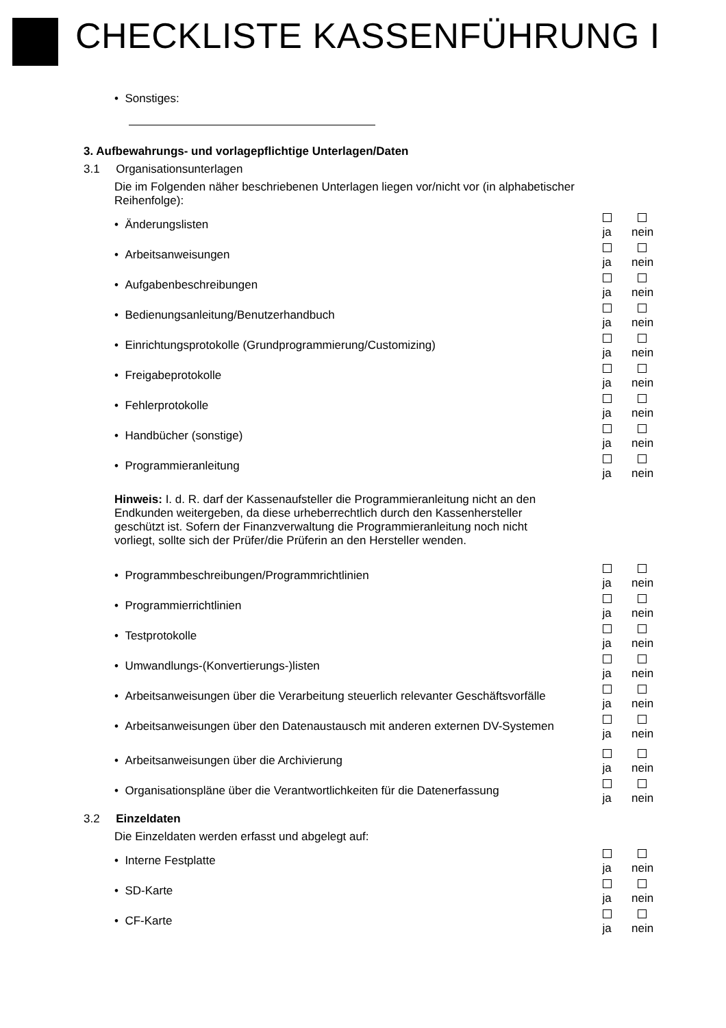CHECKLISTE KASSENFÜHRUNG I
• Sonstiges:
3. Aufbewahrungs- und vorlagepflichtige Unterlagen/Daten
3.1 Organisationsunterlagen
Die im Folgenden näher beschriebenen Unterlagen liegen vor/nicht vor (in alphabetischer Reihenfolge):
• Änderungslisten
ja
nein
• Arbeitsanweisungen
ja
nein
• Aufgabenbeschreibungen
ja
nein
• Bedienungsanleitung/Benutzerhandbuch
ja
nein
• Einrichtungsprotokolle (Grundprogrammierung/Customizing)
ja
nein
• Freigabeprotokolle
ja
nein
• Fehlerprotokolle
ja
nein
• Handbücher (sonstige)
ja
nein
• Programmieranleitung
ja
nein
Hinweis: I. d. R. darf der Kassenaufsteller die Programmieranleitung nicht an den Endkunden weitergeben, da diese urheberrechtlich durch den Kassenhersteller geschützt ist. Sofern der Finanzverwaltung die Programmieranleitung noch nicht vorliegt, sollte sich der Prüfer/die Prüferin an den Hersteller wenden.
• Programmbeschreibungen/Programmrichtlinien
ja
nein
• Programmierrichtlinien
ja
nein
• Testprotokolle
ja
nein
• Umwandlungs-(Konvertierungs-)listen
ja
nein
• Arbeitsanweisungen über die Verarbeitung steuerlich relevanter Geschäftsvorfälle
ja
nein
• Arbeitsanweisungen über den Datenaustausch mit anderen externen DV-Systemen
ja
nein
• Arbeitsanweisungen über die Archivierung
ja
nein
• Organisationspläne über die Verantwortlichkeiten für die Datenerfassung
ja
nein
3.2 Einzeldaten
Die Einzeldaten werden erfasst und abgelegt auf:
• Interne Festplatte
ja
nein
• SD-Karte
ja
nein
• CF-Karte
ja
nein